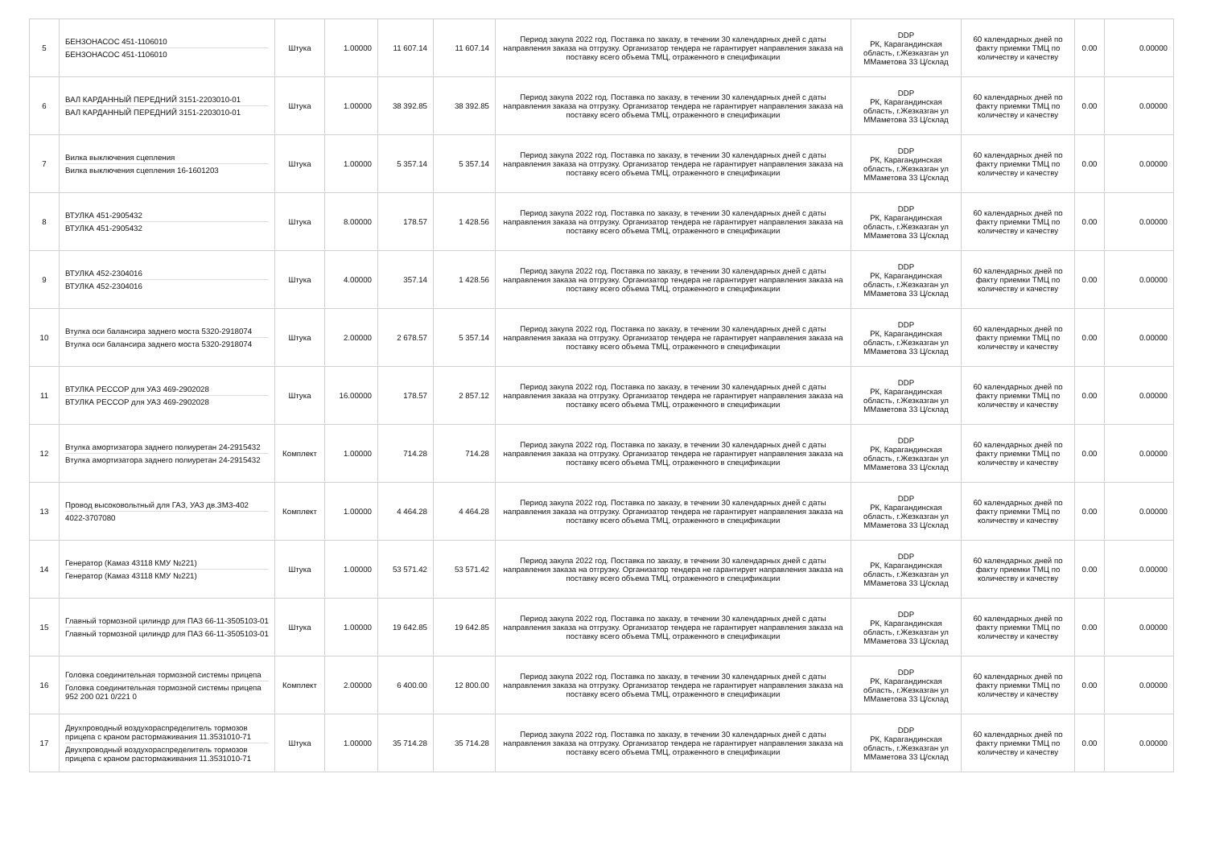| 5 | БЕНЗОНАСОС 451-1106010 БЕНЗОНАСОС 451-1106010 | Штука | 1.00000 | 11 607.14 | 11 607.14 | Период закупа 2022 год. Поставка по заказу, в течении 30 календарных дней с даты направления заказа на отгрузку. Организатор тендера не гарантирует направления заказа на поставку всего объема ТМЦ, отраженного в спецификации | DDP РК, Карагандинская область, г.Жезказган ул ММаметова 33 Ц/склад | 60 календарных дней по факту приемки ТМЦ по количеству и качеству | 0.00 | 0.00000 |
| 6 | ВАЛ КАРДАННЫЙ ПЕРЕДНИЙ 3151-2203010-01 ВАЛ КАРДАННЫЙ ПЕРЕДНИЙ 3151-2203010-01 | Штука | 1.00000 | 38 392.85 | 38 392.85 | Период закупа 2022 год. Поставка по заказу, в течении 30 календарных дней с даты направления заказа на отгрузку. Организатор тендера не гарантирует направления заказа на поставку всего объема ТМЦ, отраженного в спецификации | DDP РК, Карагандинская область, г.Жезказган ул ММаметова 33 Ц/склад | 60 календарных дней по факту приемки ТМЦ по количеству и качеству | 0.00 | 0.00000 |
| 7 | Вилка выключения сцепления Вилка выключения сцепления 16-1601203 | Штука | 1.00000 | 5 357.14 | 5 357.14 | Период закупа 2022 год. Поставка по заказу, в течении 30 календарных дней с даты направления заказа на отгрузку. Организатор тендера не гарантирует направления заказа на поставку всего объема ТМЦ, отраженного в спецификации | DDP РК, Карагандинская область, г.Жезказган ул ММаметова 33 Ц/склад | 60 календарных дней по факту приемки ТМЦ по количеству и качеству | 0.00 | 0.00000 |
| 8 | ВТУЛКА 451-2905432 ВТУЛКА 451-2905432 | Штука | 8.00000 | 178.57 | 1 428.56 | Период закупа 2022 год. Поставка по заказу, в течении 30 календарных дней с даты направления заказа на отгрузку. Организатор тендера не гарантирует направления заказа на поставку всего объема ТМЦ, отраженного в спецификации | DDP РК, Карагандинская область, г.Жезказган ул ММаметова 33 Ц/склад | 60 календарных дней по факту приемки ТМЦ по количеству и качеству | 0.00 | 0.00000 |
| 9 | ВТУЛКА 452-2304016 ВТУЛКА 452-2304016 | Штука | 4.00000 | 357.14 | 1 428.56 | Период закупа 2022 год. Поставка по заказу, в течении 30 календарных дней с даты направления заказа на отгрузку. Организатор тендера не гарантирует направления заказа на поставку всего объема ТМЦ, отраженного в спецификации | DDP РК, Карагандинская область, г.Жезказган ул ММаметова 33 Ц/склад | 60 календарных дней по факту приемки ТМЦ по количеству и качеству | 0.00 | 0.00000 |
| 10 | Втулка оси балансира заднего моста 5320-2918074 Втулка оси балансира заднего моста 5320-2918074 | Штука | 2.00000 | 2 678.57 | 5 357.14 | Период закупа 2022 год. Поставка по заказу, в течении 30 календарных дней с даты направления заказа на отгрузку. Организатор тендера не гарантирует направления заказа на поставку всего объема ТМЦ, отраженного в спецификации | DDP РК, Карагандинская область, г.Жезказган ул ММаметова 33 Ц/склад | 60 календарных дней по факту приемки ТМЦ по количеству и качеству | 0.00 | 0.00000 |
| 11 | ВТУЛКА РЕССОР для УАЗ 469-2902028 ВТУЛКА РЕССОР для УАЗ 469-2902028 | Штука | 16.00000 | 178.57 | 2 857.12 | Период закупа 2022 год. Поставка по заказу, в течении 30 календарных дней с даты направления заказа на отгрузку. Организатор тендера не гарантирует направления заказа на поставку всего объема ТМЦ, отраженного в спецификации | DDP РК, Карагандинская область, г.Жезказган ул ММаметова 33 Ц/склад | 60 календарных дней по факту приемки ТМЦ по количеству и качеству | 0.00 | 0.00000 |
| 12 | Втулка амортизатора заднего полиуретан 24-2915432 Втулка амортизатора заднего полиуретан 24-2915432 | Комплект | 1.00000 | 714.28 | 714.28 | Период закупа 2022 год. Поставка по заказу, в течении 30 календарных дней с даты направления заказа на отгрузку. Организатор тендера не гарантирует направления заказа на поставку всего объема ТМЦ, отраженного в спецификации | DDP РК, Карагандинская область, г.Жезказган ул ММаметова 33 Ц/склад | 60 календарных дней по факту приемки ТМЦ по количеству и качеству | 0.00 | 0.00000 |
| 13 | Провод высоковольтный для ГАЗ, УАЗ дв.ЗМЗ-402 4022-3707080 | Комплект | 1.00000 | 4 464.28 | 4 464.28 | Период закупа 2022 год. Поставка по заказу, в течении 30 календарных дней с даты направления заказа на отгрузку. Организатор тендера не гарантирует направления заказа на поставку всего объема ТМЦ, отраженного в спецификации | DDP РК, Карагандинская область, г.Жезказган ул ММаметова 33 Ц/склад | 60 календарных дней по факту приемки ТМЦ по количеству и качеству | 0.00 | 0.00000 |
| 14 | Генератор (Камаз 43118 КМУ №221) Генератор (Камаз 43118 КМУ №221) | Штука | 1.00000 | 53 571.42 | 53 571.42 | Период закупа 2022 год. Поставка по заказу, в течении 30 календарных дней с даты направления заказа на отгрузку. Организатор тендера не гарантирует направления заказа на поставку всего объема ТМЦ, отраженного в спецификации | DDP РК, Карагандинская область, г.Жезказган ул ММаметова 33 Ц/склад | 60 календарных дней по факту приемки ТМЦ по количеству и качеству | 0.00 | 0.00000 |
| 15 | Главный тормозной цилиндр для ПАЗ 66-11-3505103-01 Главный тормозной цилиндр для ПАЗ 66-11-3505103-01 | Штука | 1.00000 | 19 642.85 | 19 642.85 | Период закупа 2022 год. Поставка по заказу, в течении 30 календарных дней с даты направления заказа на отгрузку. Организатор тендера не гарантирует направления заказа на поставку всего объема ТМЦ, отраженного в спецификации | DDP РК, Карагандинская область, г.Жезказган ул ММаметова 33 Ц/склад | 60 календарных дней по факту приемки ТМЦ по количеству и качеству | 0.00 | 0.00000 |
| 16 | Головка соединительная тормозной системы прицепа Головка соединительная тормозной системы прицепа 952 200 021 0/221 0 | Комплект | 2.00000 | 6 400.00 | 12 800.00 | Период закупа 2022 год. Поставка по заказу, в течении 30 календарных дней с даты направления заказа на отгрузку. Организатор тендера не гарантирует направления заказа на поставку всего объема ТМЦ, отраженного в спецификации | DDP РК, Карагандинская область, г.Жезказган ул ММаметова 33 Ц/склад | 60 календарных дней по факту приемки ТМЦ по количеству и качеству | 0.00 | 0.00000 |
| 17 | Двухпроводный воздухораспределитель тормозов прицепа с краном растормаживания 11.3531010-71 Двухпроводный воздухораспределитель тормозов прицепа с краном растормаживания 11.3531010-71 | Штука | 1.00000 | 35 714.28 | 35 714.28 | Период закупа 2022 год. Поставка по заказу, в течении 30 календарных дней с даты направления заказа на отгрузку. Организатор тендера не гарантирует направления заказа на поставку всего объема ТМЦ, отраженного в спецификации | DDP РК, Карагандинская область, г.Жезказган ул ММаметова 33 Ц/склад | 60 календарных дней по факту приемки ТМЦ по количеству и качеству | 0.00 | 0.00000 |